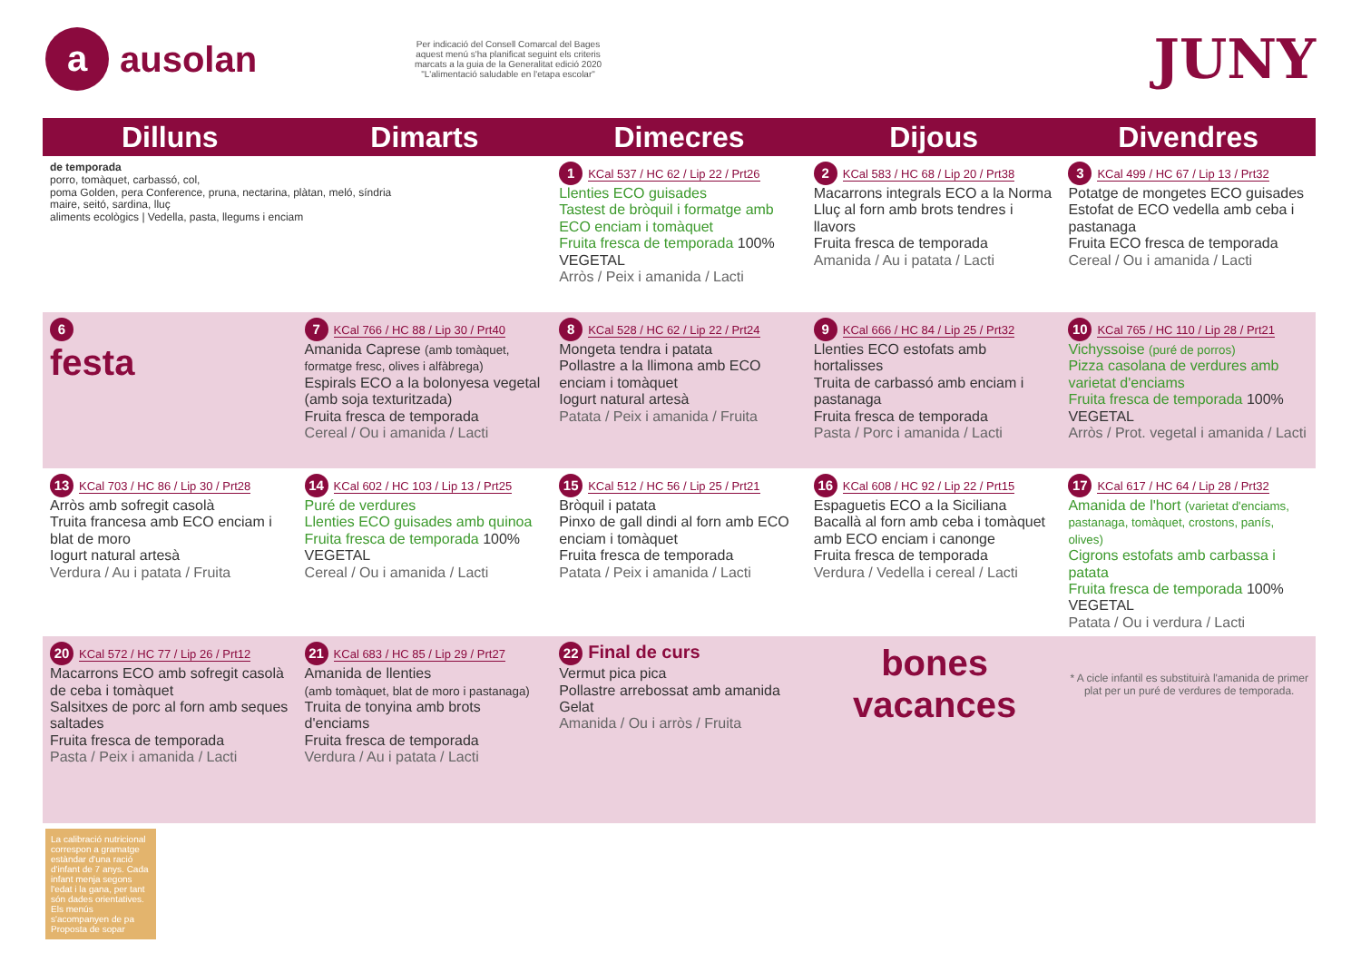a ausolan
Per indicació del Consell Comarcal del Bages aquest menú s'ha planificat seguint els criteris marcats a la guia de la Generalitat edició 2020 "L'alimentació saludable en l'etapa escolar"
JUNY
| Dilluns | Dimarts | Dimecres | Dijous | Divendres |
| --- | --- | --- | --- | --- |
| de temporada porro, tomàquet, carbassó, col, poma Golden, pera Conference, pruna, nectarina, plàtan, meló, síndria maire, seitó, sardina, lluç aliments ecològics / Vedella, pasta, llegums i enciam | | 1 KCal 537 / HC 62 / Lip 22 / Prt26 Llenties ECO guisades Tastest de bròquil i formatge amb ECO enciam i tomàquet Fruita fresca de temporada 100% VEGETAL Arròs / Peix i amanida / Lacti | 2 KCal 583 / HC 68 / Lip 20 / Prt38 Macarrons integrals ECO a la Norma Lluç al forn amb brots tendres i llavors Fruita fresca de temporada Amanida / Au i patata / Lacti | 3 KCal 499 / HC 67 / Lip 13 / Prt32 Potatge de mongetes ECO guisades Estofat de ECO vedella amb ceba i pastanaga Fruita ECO fresca de temporada Cereal / Ou i amanida / Lacti |
| 6 festa | 7 KCal 766 / HC 88 / Lip 30 / Prt40 Amanida Caprese (amb tomàquet, formatge fresc, olives i alfàbrega) Espirals ECO a la bolonyesa vegetal (amb soja texturitzada) Fruita fresca de temporada Cereal / Ou i amanida / Lacti | 8 KCal 528 / HC 62 / Lip 22 / Prt24 Mongeta tendra i patata Pollastre a la llimona amb ECO enciam i tomàquet Iogurt natural artesà Patata / Peix i amanida / Fruita | 9 KCal 666 / HC 84 / Lip 25 / Prt32 Llenties ECO estofats amb hortalisses Truita de carbassó amb enciam i pastanaga Fruita fresca de temporada Pasta / Porc i amanida / Lacti | 10 KCal 765 / HC 110 / Lip 28 / Prt21 Vichyssoise (puré de porros) Pizza casolana de verdures amb varietat d'enciams Fruita fresca de temporada 100% VEGETAL Arròs / Prot. vegetal i amanida / Lacti |
| 13 KCal 703 / HC 86 / Lip 30 / Prt28 Arròs amb sofregit casolà Truita francesa amb ECO enciam i blat de moro Iogurt natural artesà Verdura / Au i patata / Fruita | 14 KCal 602 / HC 103 / Lip 13 / Prt25 Puré de verdures Llenties ECO guisades amb quinoa Fruita fresca de temporada 100% VEGETAL Cereal / Ou i amanida / Lacti | 15 KCal 512 / HC 56 / Lip 25 / Prt21 Bròquil i patata Pinxo de gall dindi al forn amb ECO enciam i tomàquet Fruita fresca de temporada Patata / Peix i amanida / Lacti | 16 KCal 608 / HC 92 / Lip 22 / Prt15 Espaguetis ECO a la Siciliana Bacallà al forn amb ceba i tomàquet amb ECO enciam i canonge Fruita fresca de temporada Verdura / Vedella i cereal / Lacti | 17 KCal 617 / HC 64 / Lip 28 / Prt32 Amanida de l'hort (varietat d'enciams, pastanaga, tomàquet, crostons, panís, olives) Cigrons estofats amb carbassa i patata Fruita fresca de temporada 100% VEGETAL Patata / Ou i verdura / Lacti |
| 20 KCal 572 / HC 77 / Lip 26 / Prt12 Macarrons ECO amb sofregit casolà de ceba i tomàquet Salsitxes de porc al forn amb seques saltades Fruita fresca de temporada Pasta / Peix i amanida / Lacti | 21 KCal 683 / HC 85 / Lip 29 / Prt27 Amanida de llenties (amb tomàquet, blat de moro i pastanaga) Truita de tonyina amb brots d'enciams Fruita fresca de temporada Verdura / Au i patata / Lacti | 22 Final de curs Vermut pica pica Pollastre arrebossat amb amanida Gelat Amanida / Ou i arròs / Fruita | bones vacances | * A cicle infantil es substituirà l'amanida de primer plat per un puré de verdures de temporada. |
La calibració nutricional correspon a gramatge estàndar d'una ració d'infant de 7 anys. Cada infant menja segons l'edat i la gana, per tant són dades orientatives. Els menús s'acompanyen de pa
Proposta de sopar